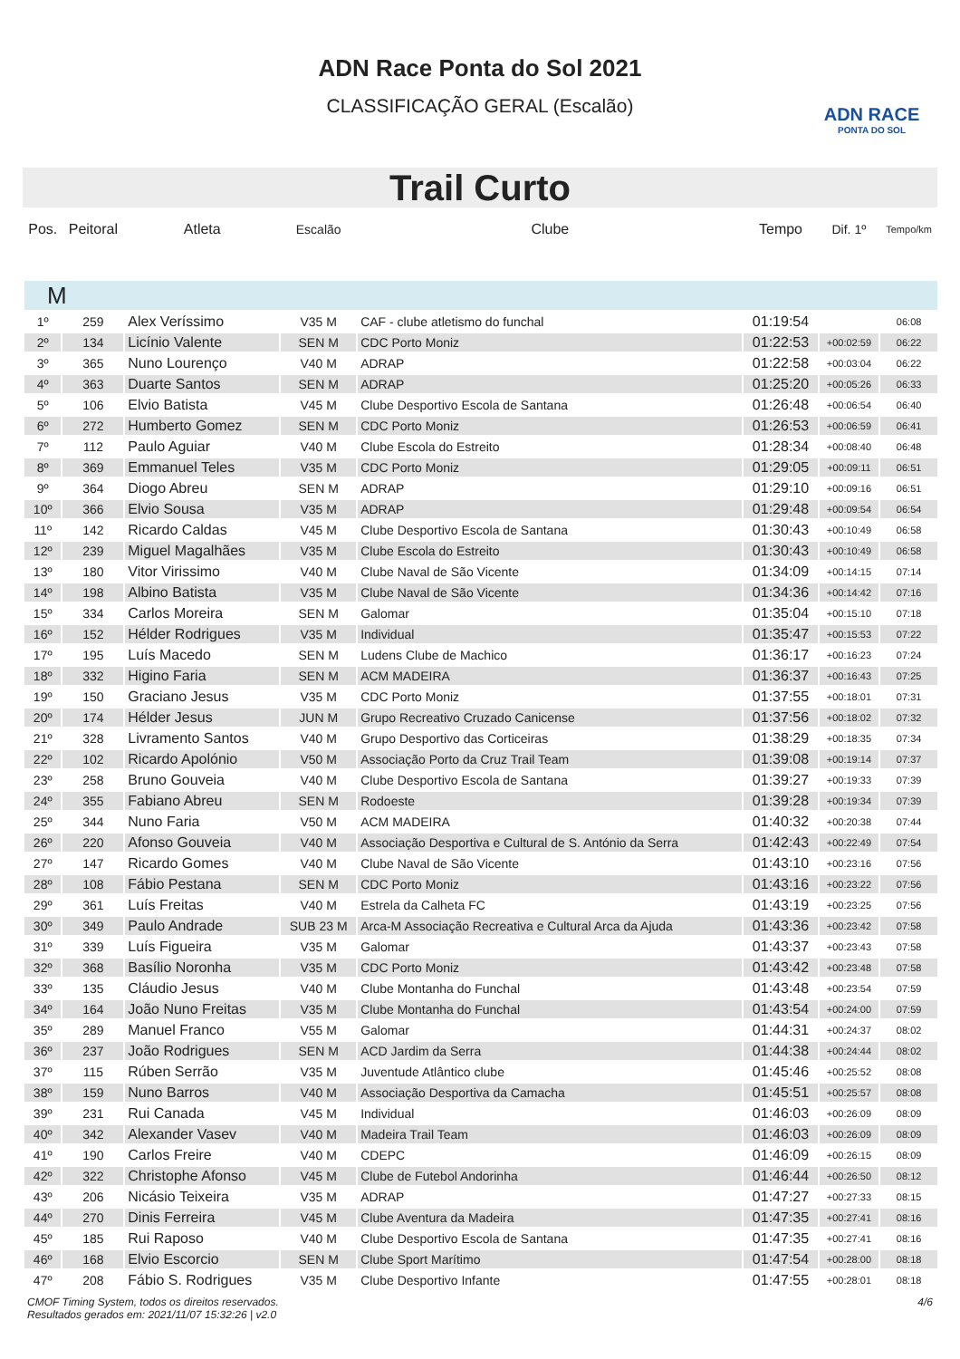ADN RACE
PONTA DO SOL
ADN Race Ponta do Sol 2021
CLASSIFICAÇÃO GERAL (Escalão)
Trail Curto
| Pos. | Peitoral | Atleta | Escalão | Clube | Tempo | Dif. 1º | Tempo/km |
| --- | --- | --- | --- | --- | --- | --- | --- |
| M | | | | | | | |
| 1º | 259 | Alex Veríssimo | V35 M | CAF - clube atletismo do funchal | 01:19:54 | | 06:08 |
| 2º | 134 | Licínio Valente | SEN M | CDC Porto Moniz | 01:22:53 | +00:02:59 | 06:22 |
| 3º | 365 | Nuno Lourenço | V40 M | ADRAP | 01:22:58 | +00:03:04 | 06:22 |
| 4º | 363 | Duarte Santos | SEN M | ADRAP | 01:25:20 | +00:05:26 | 06:33 |
| 5º | 106 | Elvio Batista | V45 M | Clube Desportivo Escola de Santana | 01:26:48 | +00:06:54 | 06:40 |
| 6º | 272 | Humberto Gomez | SEN M | CDC Porto Moniz | 01:26:53 | +00:06:59 | 06:41 |
| 7º | 112 | Paulo Aguiar | V40 M | Clube Escola do Estreito | 01:28:34 | +00:08:40 | 06:48 |
| 8º | 369 | Emmanuel Teles | V35 M | CDC Porto Moniz | 01:29:05 | +00:09:11 | 06:51 |
| 9º | 364 | Diogo Abreu | SEN M | ADRAP | 01:29:10 | +00:09:16 | 06:51 |
| 10º | 366 | Elvio Sousa | V35 M | ADRAP | 01:29:48 | +00:09:54 | 06:54 |
| 11º | 142 | Ricardo Caldas | V45 M | Clube Desportivo Escola de Santana | 01:30:43 | +00:10:49 | 06:58 |
| 12º | 239 | Miguel Magalhães | V35 M | Clube Escola do Estreito | 01:30:43 | +00:10:49 | 06:58 |
| 13º | 180 | Vitor Virissimo | V40 M | Clube Naval de São Vicente | 01:34:09 | +00:14:15 | 07:14 |
| 14º | 198 | Albino Batista | V35 M | Clube Naval de São Vicente | 01:34:36 | +00:14:42 | 07:16 |
| 15º | 334 | Carlos Moreira | SEN M | Galomar | 01:35:04 | +00:15:10 | 07:18 |
| 16º | 152 | Hélder Rodrigues | V35 M | Individual | 01:35:47 | +00:15:53 | 07:22 |
| 17º | 195 | Luís Macedo | SEN M | Ludens Clube de Machico | 01:36:17 | +00:16:23 | 07:24 |
| 18º | 332 | Higino Faria | SEN M | ACM MADEIRA | 01:36:37 | +00:16:43 | 07:25 |
| 19º | 150 | Graciano Jesus | V35 M | CDC Porto Moniz | 01:37:55 | +00:18:01 | 07:31 |
| 20º | 174 | Hélder Jesus | JUN M | Grupo Recreativo Cruzado Canicense | 01:37:56 | +00:18:02 | 07:32 |
| 21º | 328 | Livramento Santos | V40 M | Grupo Desportivo das Corticeiras | 01:38:29 | +00:18:35 | 07:34 |
| 22º | 102 | Ricardo Apolónio | V50 M | Associação Porto da Cruz Trail Team | 01:39:08 | +00:19:14 | 07:37 |
| 23º | 258 | Bruno Gouveia | V40 M | Clube Desportivo Escola de Santana | 01:39:27 | +00:19:33 | 07:39 |
| 24º | 355 | Fabiano Abreu | SEN M | Rodoeste | 01:39:28 | +00:19:34 | 07:39 |
| 25º | 344 | Nuno Faria | V50 M | ACM MADEIRA | 01:40:32 | +00:20:38 | 07:44 |
| 26º | 220 | Afonso Gouveia | V40 M | Associação Desportiva e Cultural de S. António da Serra | 01:42:43 | +00:22:49 | 07:54 |
| 27º | 147 | Ricardo Gomes | V40 M | Clube Naval de São Vicente | 01:43:10 | +00:23:16 | 07:56 |
| 28º | 108 | Fábio Pestana | SEN M | CDC Porto Moniz | 01:43:16 | +00:23:22 | 07:56 |
| 29º | 361 | Luís Freitas | V40 M | Estrela da Calheta FC | 01:43:19 | +00:23:25 | 07:56 |
| 30º | 349 | Paulo Andrade | SUB 23 M | Arca-M Associação Recreativa e Cultural Arca da Ajuda | 01:43:36 | +00:23:42 | 07:58 |
| 31º | 339 | Luís Figueira | V35 M | Galomar | 01:43:37 | +00:23:43 | 07:58 |
| 32º | 368 | Basílio Noronha | V35 M | CDC Porto Moniz | 01:43:42 | +00:23:48 | 07:58 |
| 33º | 135 | Cláudio Jesus | V40 M | Clube Montanha do Funchal | 01:43:48 | +00:23:54 | 07:59 |
| 34º | 164 | João Nuno Freitas | V35 M | Clube Montanha do Funchal | 01:43:54 | +00:24:00 | 07:59 |
| 35º | 289 | Manuel Franco | V55 M | Galomar | 01:44:31 | +00:24:37 | 08:02 |
| 36º | 237 | João Rodrigues | SEN M | ACD Jardim da Serra | 01:44:38 | +00:24:44 | 08:02 |
| 37º | 115 | Rúben Serrão | V35 M | Juventude Atlântico clube | 01:45:46 | +00:25:52 | 08:08 |
| 38º | 159 | Nuno Barros | V40 M | Associação Desportiva da Camacha | 01:45:51 | +00:25:57 | 08:08 |
| 39º | 231 | Rui Canada | V45 M | Individual | 01:46:03 | +00:26:09 | 08:09 |
| 40º | 342 | Alexander Vasev | V40 M | Madeira Trail Team | 01:46:03 | +00:26:09 | 08:09 |
| 41º | 190 | Carlos Freire | V40 M | CDEPC | 01:46:09 | +00:26:15 | 08:09 |
| 42º | 322 | Christophe Afonso | V45 M | Clube de Futebol Andorinha | 01:46:44 | +00:26:50 | 08:12 |
| 43º | 206 | Nicásio Teixeira | V35 M | ADRAP | 01:47:27 | +00:27:33 | 08:15 |
| 44º | 270 | Dinis Ferreira | V45 M | Clube Aventura da Madeira | 01:47:35 | +00:27:41 | 08:16 |
| 45º | 185 | Rui Raposo | V40 M | Clube Desportivo Escola de Santana | 01:47:35 | +00:27:41 | 08:16 |
| 46º | 168 | Elvio Escorcio | SEN M | Clube Sport Marítimo | 01:47:54 | +00:28:00 | 08:18 |
| 47º | 208 | Fábio S. Rodrigues | V35 M | Clube Desportivo Infante | 01:47:55 | +00:28:01 | 08:18 |
CMOF Timing System, todos os direitos reservados.
Resultados gerados em: 2021/11/07 15:32:26 | v2.0
4/6